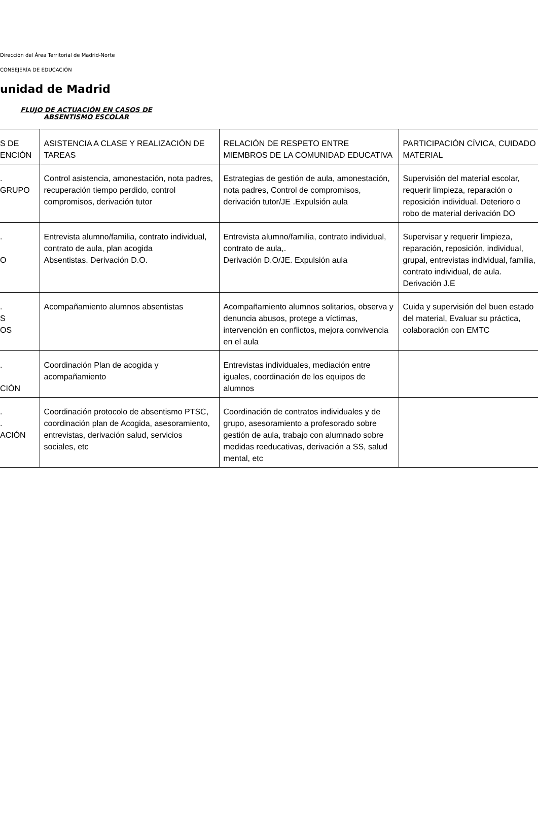Dirección del Área Territorial de Madrid-Norte
CONSEJERÍA DE EDUCACIÓN
unidad de Madrid
FLUJO DE ACTUACIÓN EN CASOS DE
ABSENTISMO ESCOLAR
| S DE ENCIÓN | ASISTENCIA A CLASE Y REALIZACIÓN DE TAREAS | RELACIÓN DE RESPETO ENTRE MIEMBROS DE LA COMUNIDAD EDUCATIVA | PARTICIPACIÓN CÍVICA, CUIDADO MATERIAL |
| . GRUPO | Control asistencia, amonestación, nota padres, recuperación tiempo perdido, control compromisos, derivación tutor | Estrategias de gestión de aula, amonestación, nota padres, Control de compromisos, derivación tutor/JE .Expulsión aula | Supervisión del material escolar, requerir limpieza, reparación o reposición individual. Deterioro o robo de material derivación DO |
| . O | Entrevista alumno/familia, contrato individual, contrato de aula, plan acogida Absentistas. Derivación D.O. | Entrevista alumno/familia, contrato individual, contrato de aula,. Derivación D.O/JE. Expulsión aula | Supervisar y requerir limpieza, reparación, reposición, individual, grupal, entrevistas individual, familia, contrato individual, de aula. Derivación J.E |
| . S OS | Acompañamiento alumnos absentistas | Acompañamiento alumnos solitarios, observa y denuncia abusos, protege a víctimas, intervención en conflictos, mejora convivencia en el aula | Cuida y supervisión del buen estado del material, Evaluar su práctica, colaboración con EMTC |
| . CIÓN | Coordinación Plan de acogida y acompañamiento | Entrevistas individuales, mediación entre iguales, coordinación de los equipos de alumnos | |
| . . ACIÓN | Coordinación protocolo de absentismo PTSC, coordinación plan de Acogida, asesoramiento, entrevistas, derivación salud, servicios sociales, etc | Coordinación de contratos individuales y de grupo, asesoramiento a profesorado sobre gestión de aula, trabajo con alumnado sobre medidas reeducativas, derivación a SS, salud mental, etc | |